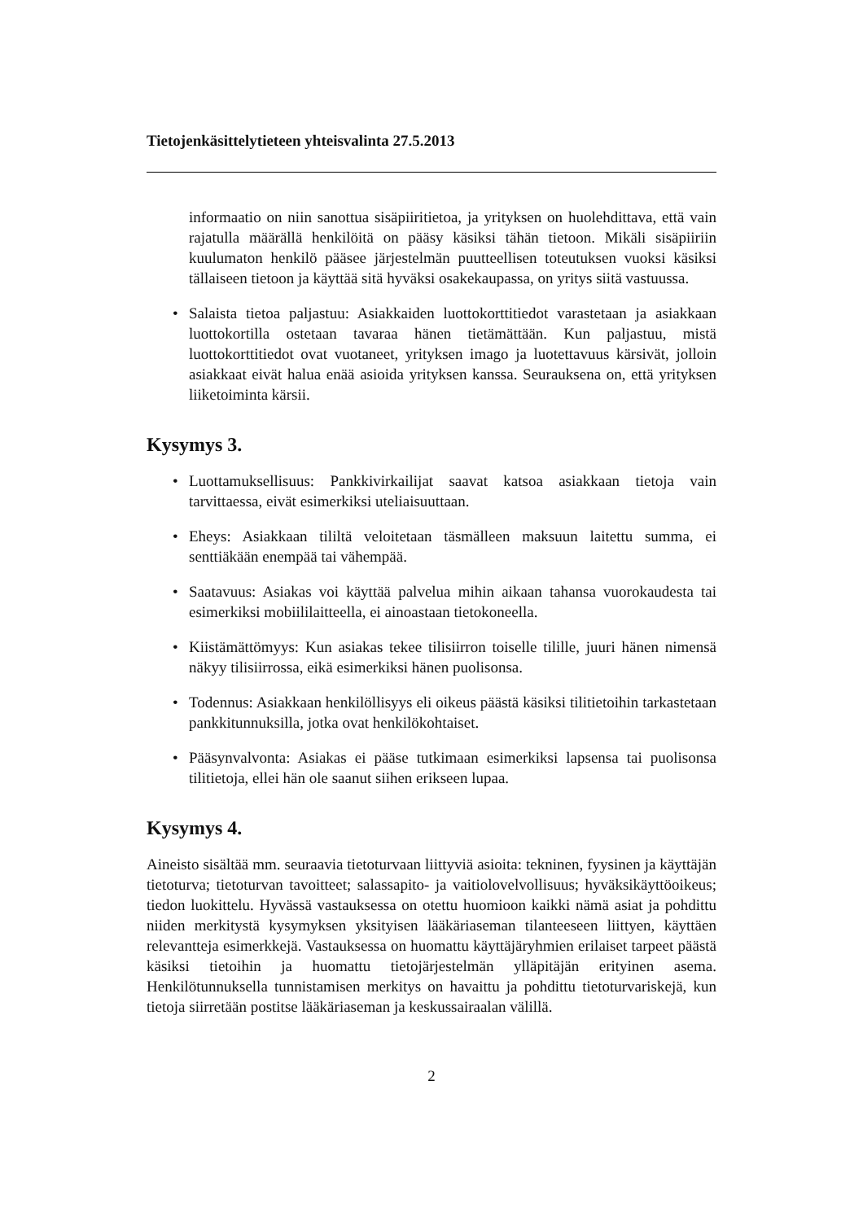Tietojenkäsittelytieteen yhteisvalinta 27.5.2013
informaatio on niin sanottua sisäpiiritietoa, ja yrityksen on huolehdittava, että vain rajatulla määrällä henkilöitä on pääsy käsiksi tähän tietoon. Mikäli sisäpiiriin kuulumaton henkilö pääsee järjestelmän puutteellisen toteutuksen vuoksi käsiksi tällaiseen tietoon ja käyttää sitä hyväksi osakekaupassa, on yritys siitä vastuussa.
• Salaista tietoa paljastuu: Asiakkaiden luottokorttitiedot varastetaan ja asiakkaan luottokortilla ostetaan tavaraa hänen tietämättään. Kun paljastuu, mistä luottokorttitiedot ovat vuotaneet, yrityksen imago ja luotettavuus kärsivät, jolloin asiakkaat eivät halua enää asioida yrityksen kanssa. Seurauksena on, että yrityksen liiketoiminta kärsii.
Kysymys 3.
• Luottamuksellisuus: Pankkivirkailijat saavat katsoa asiakkaan tietoja vain tarvittaessa, eivät esimerkiksi uteliaisuuttaan.
• Eheys: Asiakkaan tililtä veloitetaan täsmälleen maksuun laitettu summa, ei senttiäkään enempää tai vähempää.
• Saatavuus: Asiakas voi käyttää palvelua mihin aikaan tahansa vuorokaudesta tai esimerkiksi mobiililaitteella, ei ainoastaan tietokoneella.
• Kiistämättömyys: Kun asiakas tekee tilisiirron toiselle tilille, juuri hänen nimensä näkyy tilisiirrossa, eikä esimerkiksi hänen puolisonsa.
• Todennus: Asiakkaan henkilöllisyys eli oikeus päästä käsiksi tilitietoihin tarkastetaan pankkitunnuksilla, jotka ovat henkilökohtaiset.
• Pääsynvalvonta: Asiakas ei pääse tutkimaan esimerkiksi lapsensa tai puolisonsa tilitietoja, ellei hän ole saanut siihen erikseen lupaa.
Kysymys 4.
Aineisto sisältää mm. seuraavia tietoturvaan liittyviä asioita: tekninen, fyysinen ja käyttäjän tietoturva; tietoturvan tavoitteet; salassapito- ja vaitiolovelvollisuus; hyväksikäyttöoikeus; tiedon luokittelu. Hyvässä vastauksessa on otettu huomioon kaikki nämä asiat ja pohdittu niiden merkitystä kysymyksen yksityisen lääkäriaseman tilanteeseen liittyen, käyttäen relevantteja esimerkkejä. Vastauksessa on huomattu käyttäjäryhmien erilaiset tarpeet päästä käsiksi tietoihin ja huomattu tietojärjestelmän ylläpitäjän erityinen asema. Henkilötunnuksella tunnistamisen merkitys on havaittu ja pohdittu tietoturvariskejä, kun tietoja siirretään postitse lääkäriaseman ja keskussairaalan välillä.
2